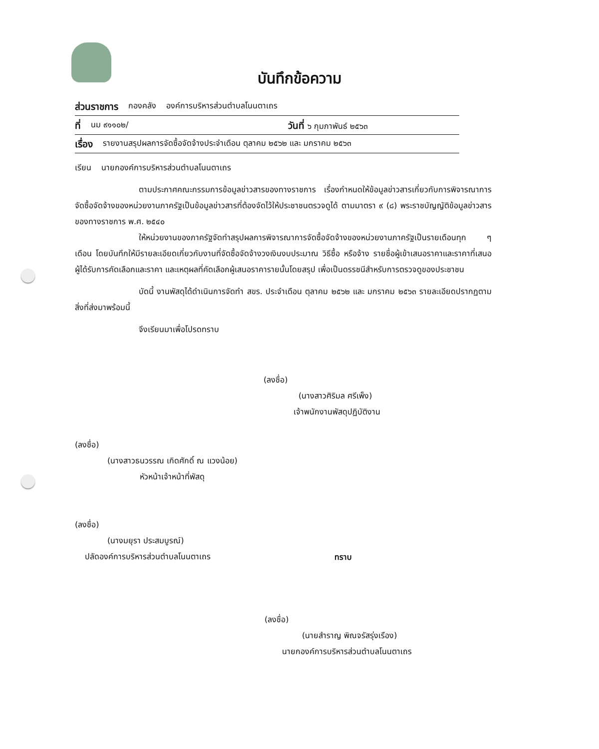บันทึกข้อความ
ส่วนราชการ กองคลัง องค์การบริหารส่วนตำบลโนนตาเถร
ที่ นม ๙๑๑๐๒/ วันที่ ๖ กุมภาพันธ์ ๒๕๖๓
เรื่อง รายงานสรุปผลการจัดซื้อจัดจ้างประจำเดือน ตุลาคม ๒๕๖๒ และ มกราคม ๒๕๖๓
เรียน นายกองค์การบริหารส่วนตำบลโนนตาเถร
ตามประกาศคณะกรรมการข้อมูลข่าวสารของทางราชการ เรื่องกำหนดให้ข้อมูลข่าวสารเกี่ยวกับการพิจารณาการจัดซื้อจัดจ้างของหน่วยงานภาครัฐเป็นข้อมูลข่าวสารที่ต้องจัดไว้ให้ประชาชนตรวจดูได้ ตามมาตรา ๙ (๘) พระราชบัญญัติข้อมูลข่าวสารของทางราชการ พ.ศ. ๒๕๔๐
ให้หน่วยงานของภาครัฐจัดทำสรุปผลการพิจารณาการจัดซื้อจัดจ้างของหน่วยงานภาครัฐเป็นรายเดือนทุก ๆ เดือน โดยบันทึกให้มีรายละเอียดเกี่ยวกับงานที่จัดซื้อจัดจ้างวงเงินงบประมาณ วิธีซื้อ หรือจ้าง รายชื่อผู้เข้าเสนอราคาและราคาที่เสนอ ผู้ได้รับการคัดเลือกและราคา และเหตุผลที่คัดเลือกผู้เสนอราคารายนั้นโดยสรุป เพื่อเป็นดรรชนีสำหรับการตรวจดูของประชาชน
บัดนี้ งานพัสดุได้ดำเนินการจัดทำ สขร. ประจำเดือน ตุลาคม ๒๕๖๒ และ มกราคม ๒๕๖๓ รายละเอียดปรากฏตามสิ่งที่ส่งมาพร้อมนี้
จึงเรียนมาเพื่อโปรดทราบ
(ลงชื่อ)
(นางสาวศิริมล ศรีเพ็ง)
เจ้าพนักงานพัสดุปฏิบัติงาน
(ลงชื่อ)
(นางสาวธนวรรณ เกิดศักดิ์ ณ แวงน้อย)
หัวหน้าเจ้าหน้าที่พัสดุ
(ลงชื่อ)
(นางมยุรา ประสมบูรณ์)
ปลัดองค์การบริหารส่วนตำบลโนนตาเถร
ทราบ
(ลงชื่อ)
(นายสำราญ พิณจรัสรุ่งเรือง)
นายกองค์การบริหารส่วนตำบลโนนตาเถร